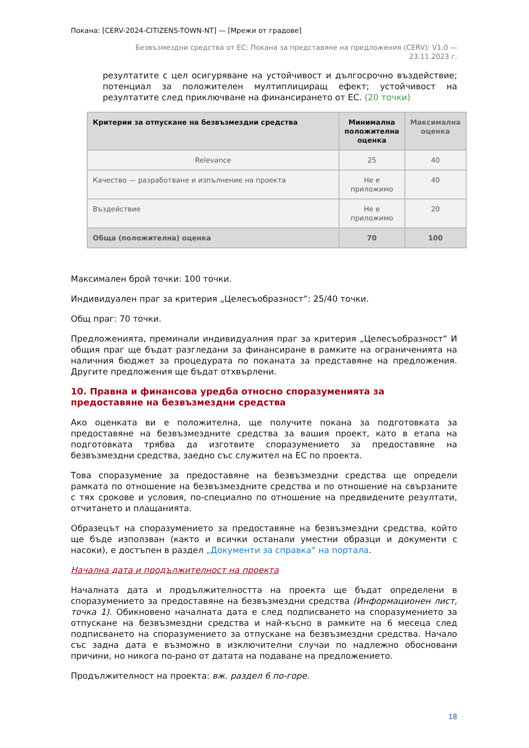Покана: [CERV-2024-CITIZENS-TOWN-NT] — [Мрежи от градове]
Безвъзмездни средства от ЕС: Покана за представяне на предложения (CERV): V1.0 —
23.11.2023 г.
резултатите с цел осигуряване на устойчивост и дългосрочно въздействие; потенциал за положителен мултиплициращ ефект; устойчивост на резултатите след приключване на финансирането от ЕС. (20 точки)
| Критерии за отпускане на безвъзмездни средства | Минимална положителна оценка | Максимална оценка |
| --- | --- | --- |
| Relevance | 25 | 40 |
| Качество — разработване и изпълнение на проекта | Не е приложимо | 40 |
| Въздействие | Не е приложимо | 20 |
| Обща (положителна) оценка | 70 | 100 |
Максимален брой точки: 100 точки.
Индивидуален праг за критерия „Целесъобразност“: 25/40 точки.
Общ праг: 70 точки.
Предложенията, преминали индивидуалния праг за критерия „Целесъобразност“ И общия праг ще бъдат разгледани за финансиране в рамките на ограниченията на наличния бюджет за процедурата по поканата за представяне на предложения. Другите предложения ще бъдат отхвърлени.
10. Правна и финансова уредба относно споразуменията за предоставяне на безвъзмездни средства
Ако оценката ви е положителна, ще получите покана за подготовката за предоставяне на безвъзмездните средства за вашия проект, като в етапа на подготовката трябва да изготвите споразумението за предоставяне на безвъзмездни средства, заедно със служител на ЕС по проекта.
Това споразумение за предоставяне на безвъзмездни средства ще определи рамката по отношение на безвъзмездните средства и по отношение на свързаните с тях срокове и условия, по-специално по отношение на предвидените резултати, отчитането и плащанията.
Образецът на споразумението за предоставяне на безвъзмездни средства, който ще бъде използван (както и всички останали уместни образци и документи с насоки), е достъпен в раздел „Документи за справка“ на портала.
Начална дата и продължителност на проекта
Началната дата и продължителността на проекта ще бъдат определени в споразумението за предоставяне на безвъзмездни средства (Информационен лист, точка 1). Обикновено началната дата е след подписването на споразумението за отпускане на безвъзмездни средства и най-късно в рамките на 6 месеца след подписването на споразумението за отпускане на безвъзмездни средства. Начало със задна дата е възможно в изключителни случаи по надлежно обосновани причини, но никога по-рано от датата на подаване на предложението.
Продължителност на проекта: вж. раздел 6 по-горе.
18